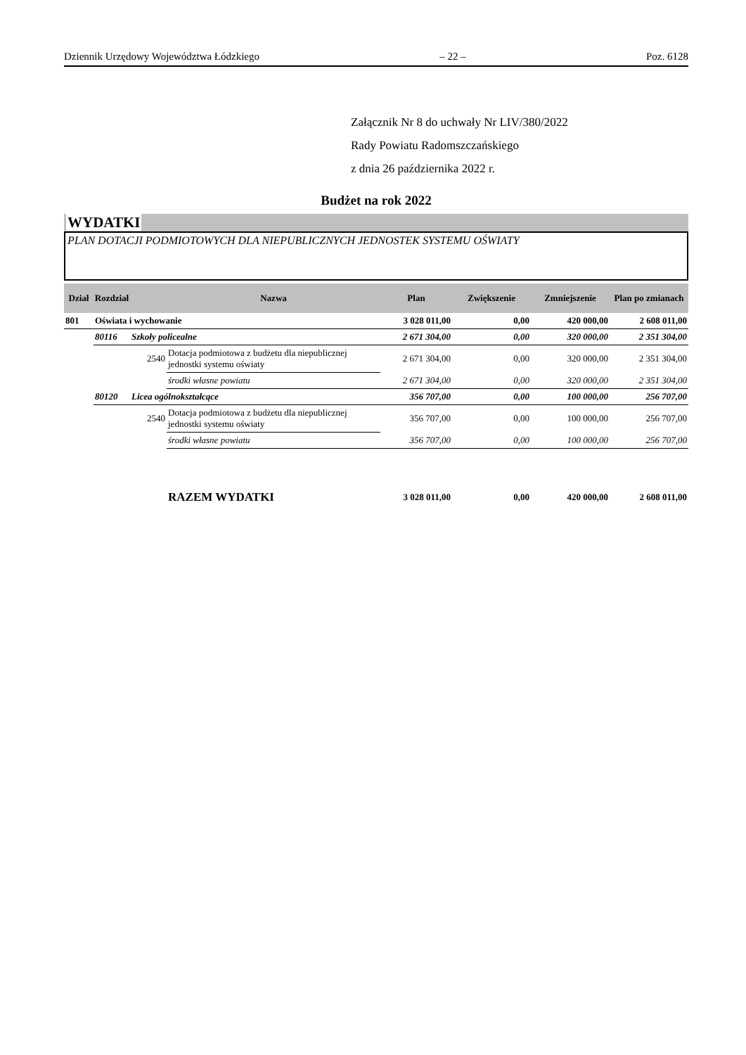Dziennik Urzędowy Województwa Łódzkiego – 22 – Poz. 6128
Załącznik Nr 8 do uchwały Nr LIV/380/2022
Rady Powiatu Radomszczańskiego
z dnia 26 października 2022 r.
Budżet na rok 2022
WYDATKI
PLAN DOTACJI PODMIOTOWYCH DLA NIEPUBLICZNYCH JEDNOSTEK SYSTEMU OŚWIATY
| Dział | Rozdział | | Nazwa | Plan | Zwiększenie | Zmniejszenie | Plan po zmianach |
| --- | --- | --- | --- | --- | --- | --- | --- |
| 801 | Oświata i wychowanie | | | 3 028 011,00 | 0,00 | 420 000,00 | 2 608 011,00 |
| | 80116 | Szkoły policealne | | 2 671 304,00 | 0,00 | 320 000,00 | 2 351 304,00 |
| | | 2540 | Dotacja podmiotowa z budżetu dla niepublicznej jednostki systemu oświaty | 2 671 304,00 | 0,00 | 320 000,00 | 2 351 304,00 |
| | | | środki własne powiatu | 2 671 304,00 | 0,00 | 320 000,00 | 2 351 304,00 |
| | 80120 | Licea ogólnokształcące | | 356 707,00 | 0,00 | 100 000,00 | 256 707,00 |
| | | 2540 | Dotacja podmiotowa z budżetu dla niepublicznej jednostki systemu oświaty | 356 707,00 | 0,00 | 100 000,00 | 256 707,00 |
| | | | środki własne powiatu | 356 707,00 | 0,00 | 100 000,00 | 256 707,00 |
| | | | RAZEM WYDATKI | 3 028 011,00 | 0,00 | 420 000,00 | 2 608 011,00 |